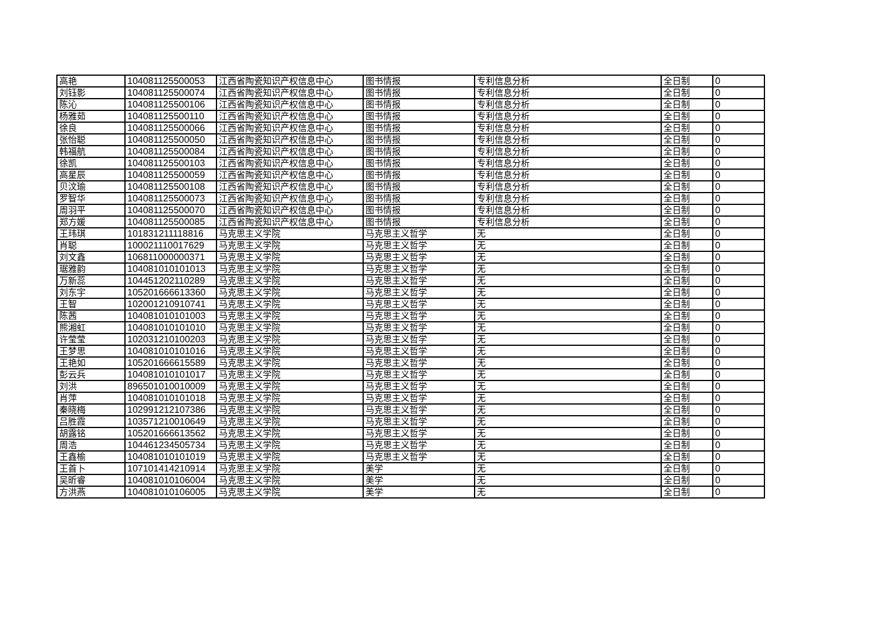| 高艳 | 104081125500053 | 江西省陶瓷知识产权信息中心 | 图书情报 | 专利信息分析 | 全日制 | 0 |
| 刘钰影 | 104081125500074 | 江西省陶瓷知识产权信息中心 | 图书情报 | 专利信息分析 | 全日制 | 0 |
| 陈沁 | 104081125500106 | 江西省陶瓷知识产权信息中心 | 图书情报 | 专利信息分析 | 全日制 | 0 |
| 杨雅茹 | 104081125500110 | 江西省陶瓷知识产权信息中心 | 图书情报 | 专利信息分析 | 全日制 | 0 |
| 徐良 | 104081125500066 | 江西省陶瓷知识产权信息中心 | 图书情报 | 专利信息分析 | 全日制 | 0 |
| 张怡聪 | 104081125500050 | 江西省陶瓷知识产权信息中心 | 图书情报 | 专利信息分析 | 全日制 | 0 |
| 韩福航 | 104081125500084 | 江西省陶瓷知识产权信息中心 | 图书情报 | 专利信息分析 | 全日制 | 0 |
| 徐凯 | 104081125500103 | 江西省陶瓷知识产权信息中心 | 图书情报 | 专利信息分析 | 全日制 | 0 |
| 高星辰 | 104081125500059 | 江西省陶瓷知识产权信息中心 | 图书情报 | 专利信息分析 | 全日制 | 0 |
| 贝汶瑜 | 104081125500108 | 江西省陶瓷知识产权信息中心 | 图书情报 | 专利信息分析 | 全日制 | 0 |
| 罗智华 | 104081125500073 | 江西省陶瓷知识产权信息中心 | 图书情报 | 专利信息分析 | 全日制 | 0 |
| 周羽平 | 104081125500070 | 江西省陶瓷知识产权信息中心 | 图书情报 | 专利信息分析 | 全日制 | 0 |
| 郑方媛 | 104081125500085 | 江西省陶瓷知识产权信息中心 | 图书情报 | 专利信息分析 | 全日制 | 0 |
| 王玮琪 | 101831211118816 | 马克思主义学院 | 马克思主义哲学 | 无 | 全日制 | 0 |
| 肖聪 | 100021110017629 | 马克思主义学院 | 马克思主义哲学 | 无 | 全日制 | 0 |
| 刘文鑫 | 106811000000371 | 马克思主义学院 | 马克思主义哲学 | 无 | 全日制 | 0 |
| 琚雅韵 | 104081010101013 | 马克思主义学院 | 马克思主义哲学 | 无 | 全日制 | 0 |
| 万新蕊 | 104451202110289 | 马克思主义学院 | 马克思主义哲学 | 无 | 全日制 | 0 |
| 刘东宇 | 105201666613360 | 马克思主义学院 | 马克思主义哲学 | 无 | 全日制 | 0 |
| 王智 | 102001210910741 | 马克思主义学院 | 马克思主义哲学 | 无 | 全日制 | 0 |
| 陈茜 | 104081010101003 | 马克思主义学院 | 马克思主义哲学 | 无 | 全日制 | 0 |
| 熊湘虹 | 104081010101010 | 马克思主义学院 | 马克思主义哲学 | 无 | 全日制 | 0 |
| 许莹莹 | 102031210100203 | 马克思主义学院 | 马克思主义哲学 | 无 | 全日制 | 0 |
| 王梦思 | 104081010101016 | 马克思主义学院 | 马克思主义哲学 | 无 | 全日制 | 0 |
| 王艳如 | 105201666615589 | 马克思主义学院 | 马克思主义哲学 | 无 | 全日制 | 0 |
| 彭云兵 | 104081010101017 | 马克思主义学院 | 马克思主义哲学 | 无 | 全日制 | 0 |
| 刘洪 | 896501010010009 | 马克思主义学院 | 马克思主义哲学 | 无 | 全日制 | 0 |
| 肖萍 | 104081010101018 | 马克思主义学院 | 马克思主义哲学 | 无 | 全日制 | 0 |
| 秦晓梅 | 102991212107386 | 马克思主义学院 | 马克思主义哲学 | 无 | 全日制 | 0 |
| 吕胜霞 | 103571210010649 | 马克思主义学院 | 马克思主义哲学 | 无 | 全日制 | 0 |
| 胡露铭 | 105201666613562 | 马克思主义学院 | 马克思主义哲学 | 无 | 全日制 | 0 |
| 周浩 | 104461234505734 | 马克思主义学院 | 马克思主义哲学 | 无 | 全日制 | 0 |
| 王鑫榆 | 104081010101019 | 马克思主义学院 | 马克思主义哲学 | 无 | 全日制 | 0 |
| 王首卜 | 107101414210914 | 马克思主义学院 | 美学 | 无 | 全日制 | 0 |
| 吴昕睿 | 104081010106004 | 马克思主义学院 | 美学 | 无 | 全日制 | 0 |
| 方洪燕 | 104081010106005 | 马克思主义学院 | 美学 | 无 | 全日制 | 0 |